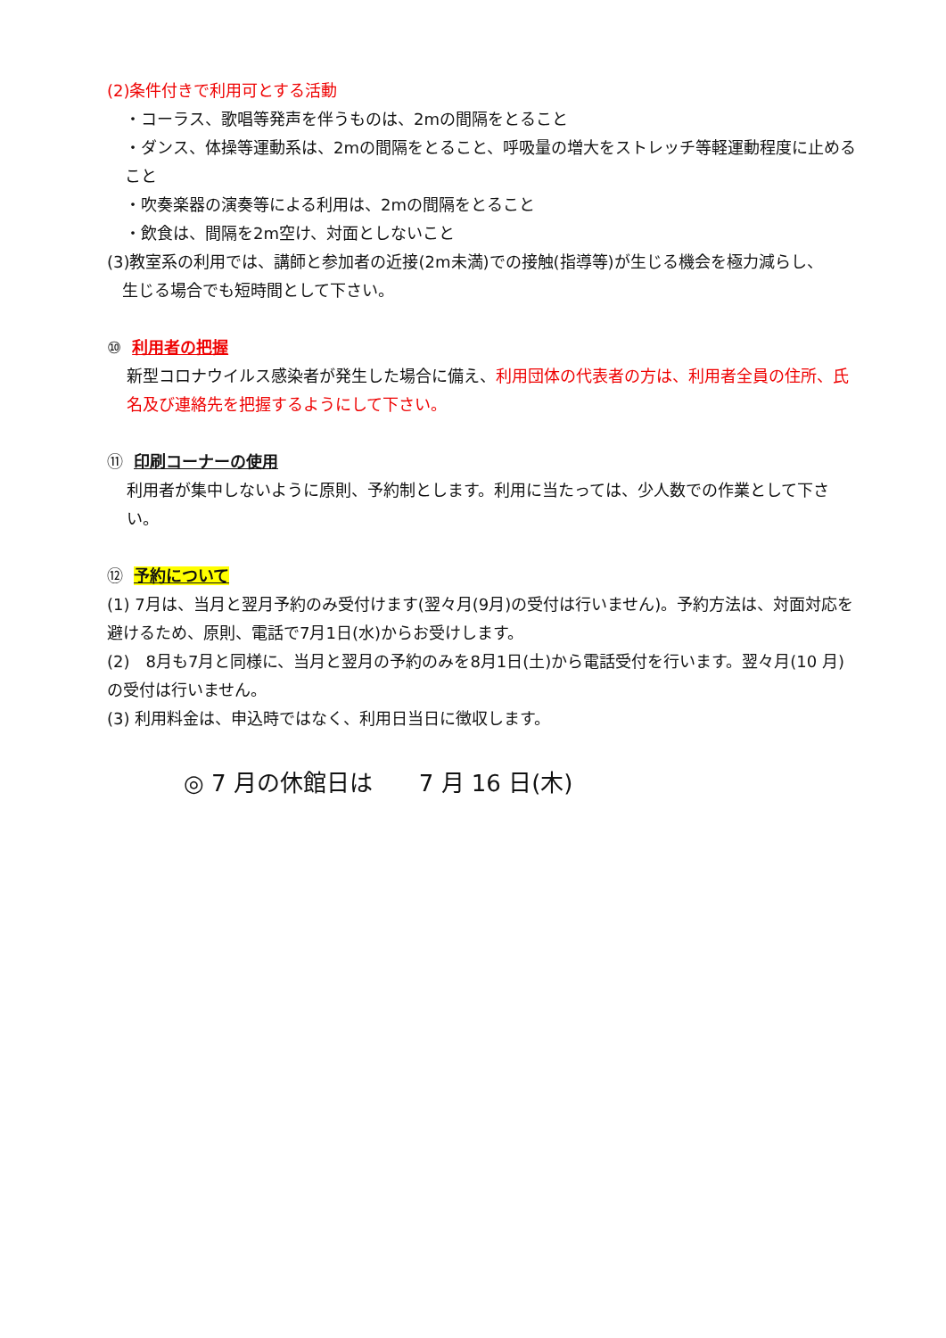(2)条件付きで利用可とする活動
・コーラス、歌唱等発声を伴うものは、2mの間隔をとること
・ダンス、体操等運動系は、2mの間隔をとること、呼吸量の増大をストレッチ等軽運動程度に止めること
・吹奏楽器の演奏等による利用は、2mの間隔をとること
・飲食は、間隔を2m空け、対面としないこと
(3)教室系の利用では、講師と参加者の近接(2m未満)での接触(指導等)が生じる機会を極力減らし、
生じる場合でも短時間として下さい。
⑩ 利用者の把握
新型コロナウイルス感染者が発生した場合に備え、利用団体の代表者の方は、利用者全員の住所、氏名及び連絡先を把握するようにして下さい。
⑪ 印刷コーナーの使用
利用者が集中しないように原則、予約制とします。利用に当たっては、少人数での作業として下さい。
⑫ 予約について
(1) 7月は、当月と翌月予約のみ受付けます(翌々月(9月)の受付は行いません)。予約方法は、対面対応を避けるため、原則、電話で7月1日(水)からお受けします。
(2)　8月も7月と同様に、当月と翌月の予約のみを8月1日(土)から電話受付を行います。翌々月(10 月)の受付は行いません。
(3) 利用料金は、申込時ではなく、利用日当日に徴収します。
◎ 7 月の休館日は　　7 月 16 日(木)